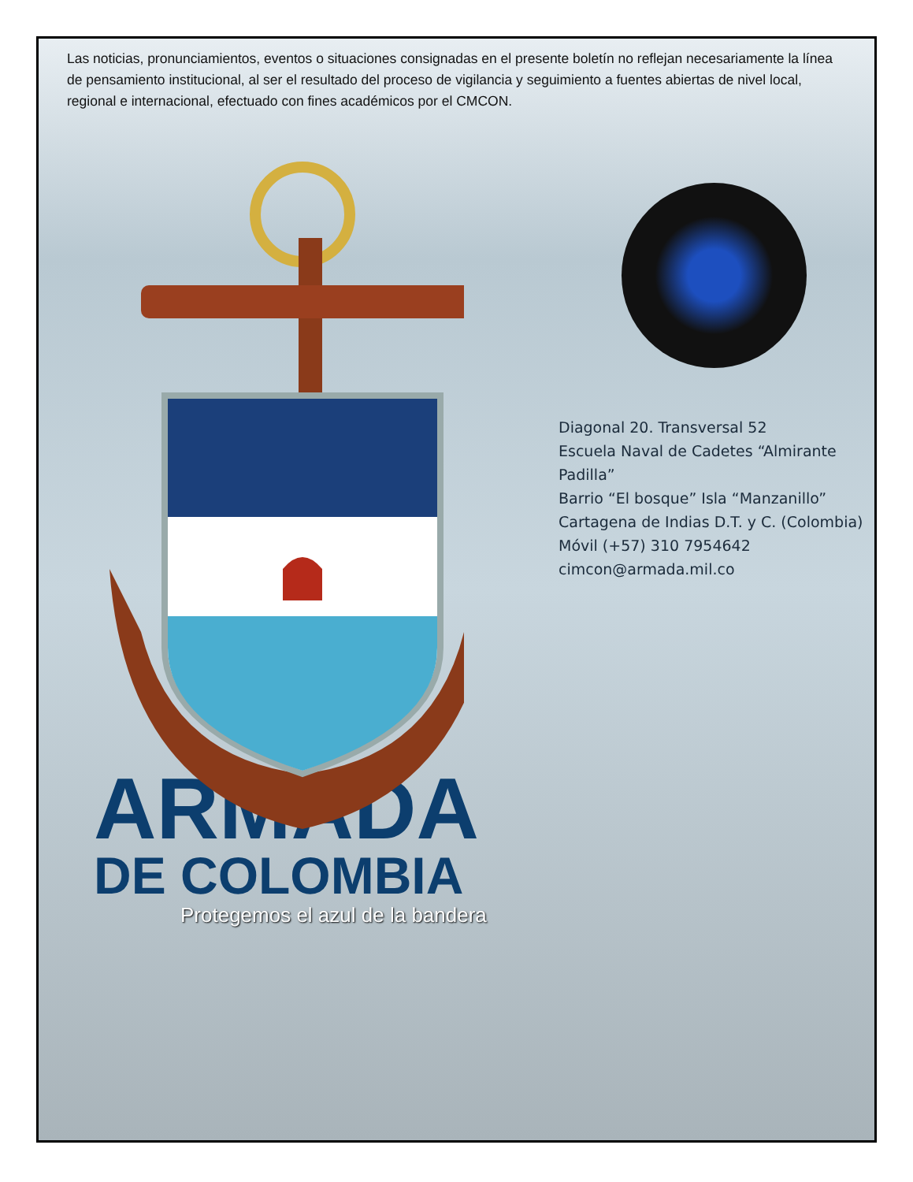Las noticias, pronunciamientos, eventos o situaciones consignadas en el presente boletín no reflejan necesariamente la línea de pensamiento institucional, al ser el resultado del proceso de vigilancia y seguimiento a fuentes abiertas de nivel local, regional e internacional, efectuado con fines académicos por el CMCON.
Diagonal 20. Transversal 52
Escuela Naval de Cadetes “Almirante Padilla”
Barrio “El bosque” Isla “Manzanillo”
Cartagena de Indias D.T. y C. (Colombia)
Móvil (+57) 310 7954642
cimcon@armada.mil.co
ARMADA
DE COLOMBIA
Protegemos el azul de la bandera